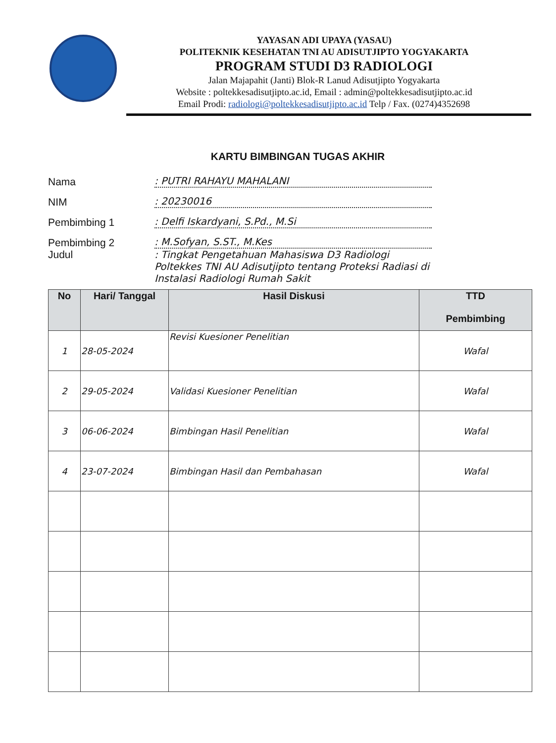YAYASAN ADI UPAYA (YASAU)
POLITEKNIK KESEHATAN TNI AU ADISUTJIPTO YOGYAKARTA
PROGRAM STUDI D3 RADIOLOGI
Jalan Majapahit (Janti) Blok-R Lanud Adisutjipto Yogyakarta
Website : poltekkesadisutjipto.ac.id, Email : admin@poltekkesadisutjipto.ac.id
Email Prodi: radiologi@poltekkesadisutjipto.ac.id Telp / Fax. (0274)4352698
KARTU BIMBINGAN TUGAS AKHIR
Nama: PUTRI RAHAYU MAHALANI
NIM: 20230016
Pembimbing 1: Delfi Iskardyani, S.Pd., M.Si
Pembimbing 2: M.Sofyan, S.ST., M.Kes
Judul: Tingkat Pengetahuan Mahasiswa D3 Radiologi Poltekkes TNI AU Adisutjipto tentang Proteksi Radiasi di Instalasi Radiologi Rumah Sakit
| No | Hari/ Tanggal | Hasil Diskusi | TTD Pembimbing |
| --- | --- | --- | --- |
| 1 | 28-05-2024 | Revisi Kuesioner Penelitian | Wafal |
| 2 | 29-05-2024 | Validasi Kuesioner Penelitian | Wafal |
| 3 | 06-06-2024 | Bimbingan Hasil Penelitian | Wafal |
| 4 | 23-07-2024 | Bimbingan Hasil dan Pembahasan | Wafal |